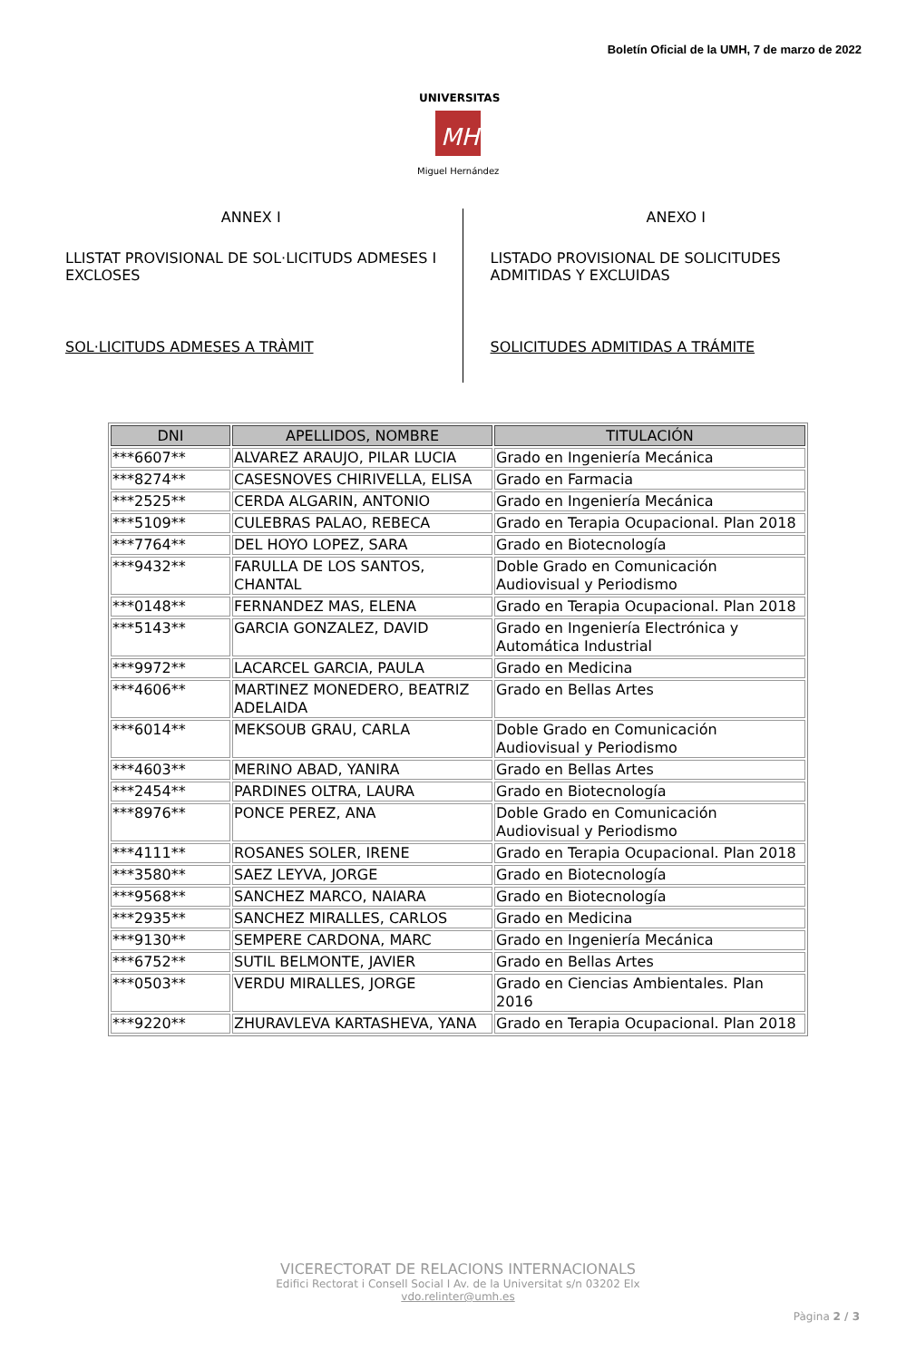Boletín Oficial de la UMH, 7 de marzo de 2022
MH
UNIVERSITAS
Miguel Hernández
ANNEX I
LLISTAT PROVISIONAL DE SOL·LICITUDS ADMESES I EXCLOSES
SOL·LICITUDS ADMESES A TRÀMIT
ANEXO I
LISTADO PROVISIONAL DE SOLICITUDES ADMITIDAS Y EXCLUIDAS
SOLICITUDES ADMITIDAS A TRÁMITE
| DNI | APELLIDOS, NOMBRE | TITULACIÓN |
| --- | --- | --- |
| ***6607** | ALVAREZ ARAUJO, PILAR LUCIA | Grado en Ingeniería Mecánica |
| ***8274** | CASESNOVES CHIRIVELLA, ELISA | Grado en Farmacia |
| ***2525** | CERDA ALGARIN, ANTONIO | Grado en Ingeniería Mecánica |
| ***5109** | CULEBRAS PALAO, REBECA | Grado en Terapia Ocupacional. Plan 2018 |
| ***7764** | DEL HOYO LOPEZ, SARA | Grado en Biotecnología |
| ***9432** | FARULLA DE LOS SANTOS, CHANTAL | Doble Grado en Comunicación Audiovisual y Periodismo |
| ***0148** | FERNANDEZ MAS, ELENA | Grado en Terapia Ocupacional. Plan 2018 |
| ***5143** | GARCIA GONZALEZ, DAVID | Grado en Ingeniería Electrónica y Automática Industrial |
| ***9972** | LACARCEL GARCIA, PAULA | Grado en Medicina |
| ***4606** | MARTINEZ MONEDERO, BEATRIZ ADELAIDA | Grado en Bellas Artes |
| ***6014** | MEKSOUB GRAU, CARLA | Doble Grado en Comunicación Audiovisual y Periodismo |
| ***4603** | MERINO ABAD, YANIRA | Grado en Bellas Artes |
| ***2454** | PARDINES OLTRA, LAURA | Grado en Biotecnología |
| ***8976** | PONCE PEREZ, ANA | Doble Grado en Comunicación Audiovisual y Periodismo |
| ***4111** | ROSANES SOLER, IRENE | Grado en Terapia Ocupacional. Plan 2018 |
| ***3580** | SAEZ LEYVA, JORGE | Grado en Biotecnología |
| ***9568** | SANCHEZ MARCO, NAIARA | Grado en Biotecnología |
| ***2935** | SANCHEZ MIRALLES, CARLOS | Grado en Medicina |
| ***9130** | SEMPERE CARDONA, MARC | Grado en Ingeniería Mecánica |
| ***6752** | SUTIL BELMONTE, JAVIER | Grado en Bellas Artes |
| ***0503** | VERDU MIRALLES, JORGE | Grado en Ciencias Ambientales. Plan 2016 |
| ***9220** | ZHURAVLEVA KARTASHEVA, YANA | Grado en Terapia Ocupacional. Plan 2018 |
VICERECTORAT DE RELACIONS INTERNACIONALS
Edifici Rectorat i Consell Social I Av. de la Universitat s/n 03202 Elx
vdo.relinter@umh.es
Pàgina 2 / 3